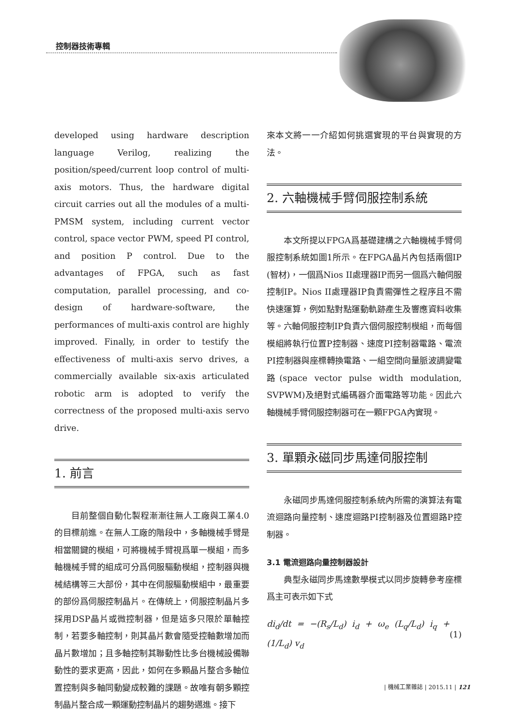控制器技術專輯
developed using hardware description language Verilog, realizing the position/speed/current loop control of multi-axis motors. Thus, the hardware digital circuit carries out all the modules of a multi-PMSM system, including current vector control, space vector PWM, speed PI control, and position P control. Due to the advantages of FPGA, such as fast computation, parallel processing, and co-design of hardware-software, the performances of multi-axis control are highly improved. Finally, in order to testify the effectiveness of multi-axis servo drives, a commercially available six-axis articulated robotic arm is adopted to verify the correctness of the proposed multi-axis servo drive.
1. 前言
目前整個自動化製程漸漸往無人工廠與工業4.0的目標前進。在無人工廠的階段中，多軸機械手臂是相當關鍵的模組，可將機械手臂視爲單一模組，而多軸機械手臂的組成可分爲伺服驅動模組，控制器與機械結構等三大部份，其中在伺服驅動模組中，最重要的部份爲伺服控制晶片。在傳統上，伺服控制晶片多採用DSP晶片或微控制器，但是這多只限於單軸控制，若要多軸控制，則其晶片數會隨受控軸數增加而晶片數增加；且多軸控制其聯動性比多台機械設備聯動性的要求更高，因此，如何在多顆晶片整合多軸位置控制與多軸同動變成較難的課題。故唯有朝多顆控制晶片整合成一顆運動控制晶片的趨勢邁進。接下
來本文將一一介紹如何挑選實現的平台與實現的方法。
2. 六軸機械手臂伺服控制系統
本文所提以FPGA爲基礎建構之六軸機械手臂伺服控制系統如圖1所示。在FPGA晶片內包括兩個IP (智材)，一個爲Nios II處理器IP而另一個爲六軸伺服控制IP。Nios II處理器IP負責需彈性之程序且不需快速運算，例如點對點運動軌跡產生及響應資料收集等。六軸伺服控制IP負責六個伺服控制模組，而每個模組將執行位置P控制器、速度PI控制器電路、電流PI控制器與座標轉換電路、一組空間向量脈波調變電路(space vector pulse width modulation, SVPWM)及絕對式編碼器介面電路等功能。因此六軸機械手臂伺服控制器可在一顆FPGA內實現。
3. 單顆永磁同步馬達伺服控制
永磁同步馬達伺服控制系統內所需的演算法有電流迴路向量控制、速度迴路PI控制器及位置迴路P控制器。
3.1 電流迴路向量控制器設計
典型永磁同步馬達數學模式以同步旋轉參考座標爲主可表示如下式
di<sub>d</sub>/dt = −(R<sub>s</sub>/L<sub>d</sub>) i<sub>d</sub> + ω<sub>e</sub> (L<sub>q</sub>/L<sub>d</sub>) i<sub>q</sub> + (1/L<sub>d</sub>) v<sub>d</sub> (1)
| 機械工業雜誌 | 2015.11 | 121